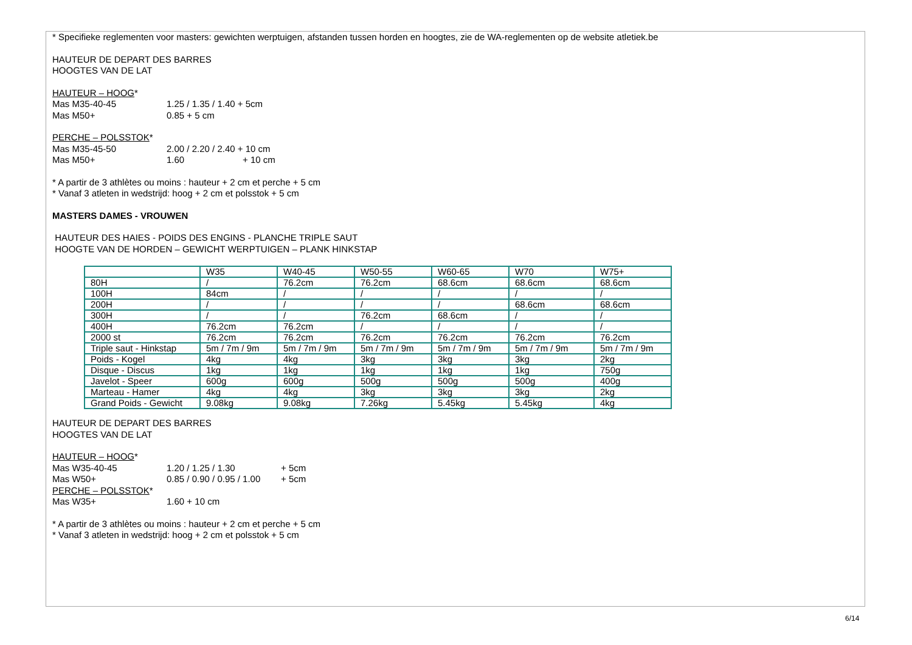* Specifieke reglementen voor masters: gewichten werptuigen, afstanden tussen horden en hoogtes, zie de WA-reglementen op de website atletiek.be
HAUTEUR DE DEPART DES BARRES
HOOGTES VAN DE LAT
HAUTEUR – HOOG*
Mas M35-40-45 1.25 / 1.35 / 1.40 + 5cm
Mas M50+ 0.85 + 5 cm
PERCHE – POLSSTOK*
Mas M35-45-50 2.00 / 2.20 / 2.40 + 10 cm
Mas M50+ 1.60 + 10 cm
* A partir de 3 athlètes ou moins : hauteur + 2 cm et perche + 5 cm
* Vanaf 3 atleten in wedstrijd: hoog + 2 cm et polsstok + 5 cm
MASTERS DAMES - VROUWEN
HAUTEUR DES HAIES - POIDS DES ENGINS - PLANCHE TRIPLE SAUT
HOOGTE VAN DE HORDEN – GEWICHT WERPTUIGEN – PLANK HINKSTAP
| | W35 | W40-45 | W50-55 | W60-65 | W70 | W75+ |
| 80H | / | 76.2cm | 76.2cm | 68.6cm | 68.6cm | 68.6cm |
| 100H | 84cm | / | / | / | / | / |
| 200H | / | / | / | / | 68.6cm | 68.6cm |
| 300H | / | / | 76.2cm | 68.6cm | / | / |
| 400H | 76.2cm | 76.2cm | / | / | / | / |
| 2000 st | 76.2cm | 76.2cm | 76.2cm | 76.2cm | 76.2cm | 76.2cm |
| Triple saut - Hinkstap | 5m / 7m / 9m | 5m / 7m / 9m | 5m / 7m / 9m | 5m / 7m / 9m | 5m / 7m / 9m | 5m / 7m / 9m |
| Poids - Kogel | 4kg | 4kg | 3kg | 3kg | 3kg | 2kg |
| Disque - Discus | 1kg | 1kg | 1kg | 1kg | 1kg | 750g |
| Javelot - Speer | 600g | 600g | 500g | 500g | 500g | 400g |
| Marteau - Hamer | 4kg | 4kg | 3kg | 3kg | 3kg | 2kg |
| Grand Poids - Gewicht | 9.08kg | 9.08kg | 7.26kg | 5.45kg | 5.45kg | 4kg |
HAUTEUR DE DEPART DES BARRES
HOOGTES VAN DE LAT
HAUTEUR – HOOG*
Mas W35-40-45 1.20 / 1.25 / 1.30 + 5cm
Mas W50+ 0.85 / 0.90 / 0.95 / 1.00 + 5cm
PERCHE – POLSSTOK*
Mas W35+ 1.60 + 10 cm
* A partir de 3 athlètes ou moins : hauteur + 2 cm et perche + 5 cm
* Vanaf 3 atleten in wedstrijd: hoog + 2 cm et polsstok + 5 cm
6/14